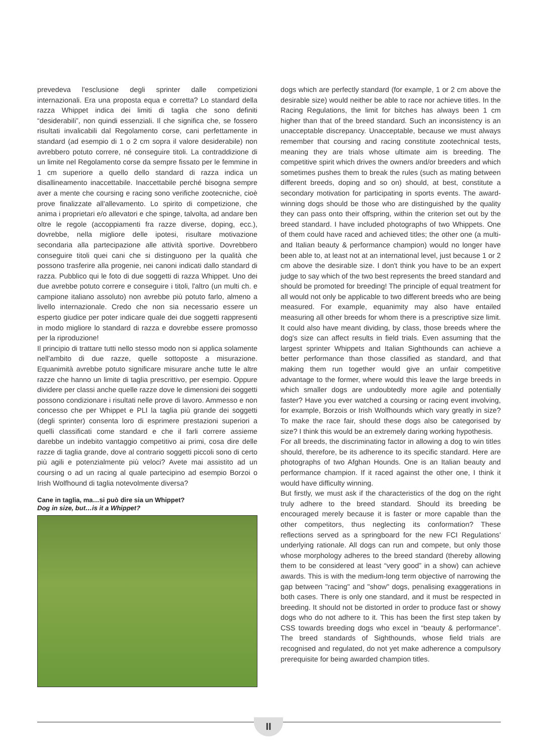prevedeva l'esclusione degli sprinter dalle competizioni internazionali. Era una proposta equa e corretta? Lo standard della razza Whippet indica dei limiti di taglia che sono definiti “desiderabili”, non quindi essenziali. Il che significa che, se fossero risultati invalicabili dal Regolamento corse, cani perfettamente in standard (ad esempio di 1 o 2 cm sopra il valore desiderabile) non avrebbero potuto correre, né conseguire titoli. La contraddizione di un limite nel Regolamento corse da sempre fissato per le femmine in 1 cm superiore a quello dello standard di razza indica un disallineamento inaccettabile. Inaccettabile perché bisogna sempre aver a mente che coursing e racing sono verifiche zootecniche, cioè prove finalizzate all'allevamento. Lo spirito di competizione, che anima i proprietari e/o allevatori e che spinge, talvolta, ad andare ben oltre le regole (accoppiamenti fra razze diverse, doping, ecc.), dovrebbe, nella migliore delle ipotesi, risultare motivazione secondaria alla partecipazione alle attività sportive. Dovrebbero conseguire titoli quei cani che si distinguono per la qualità che possono trasferire alla progenie, nei canoni indicati dallo standard di razza. Pubblico qui le foto di due soggetti di razza Whippet. Uno dei due avrebbe potuto correre e conseguire i titoli, l'altro (un multi ch. e campione italiano assoluto) non avrebbe più potuto farlo, almeno a livello internazionale. Credo che non sia necessario essere un esperto giudice per poter indicare quale dei due soggetti rappresenti in modo migliore lo standard di razza e dovrebbe essere promosso per la riproduzione!
Il principio di trattare tutti nello stesso modo non si applica solamente nell'ambito di due razze, quelle sottoposte a misurazione. Equanimità avrebbe potuto significare misurare anche tutte le altre razze che hanno un limite di taglia prescrittivo, per esempio. Oppure dividere per classi anche quelle razze dove le dimensioni dei soggetti possono condizionare i risultati nelle prove di lavoro. Ammesso e non concesso che per Whippet e PLI la taglia più grande dei soggetti (degli sprinter) consenta loro di esprimere prestazioni superiori a quelli classificati come standard e che il farli correre assieme darebbe un indebito vantaggio competitivo ai primi, cosa dire delle razze di taglia grande, dove al contrario soggetti piccoli sono di certo più agili e potenzialmente più veloci? Avete mai assistito ad un coursing o ad un racing al quale partecipino ad esempio Borzoi o Irish Wolfhound di taglia notevolmente diversa?
Cane in taglia, ma…si può dire sia un Whippet?
Dog in size, but…is it a Whippet?
dogs which are perfectly standard (for example, 1 or 2 cm above the desirable size) would neither be able to race nor achieve titles. In the Racing Regulations, the limit for bitches has always been 1 cm higher than that of the breed standard. Such an inconsistency is an unacceptable discrepancy. Unacceptable, because we must always remember that coursing and racing constitute zootechnical tests, meaning they are trials whose ultimate aim is breeding. The competitive spirit which drives the owners and/or breeders and which sometimes pushes them to break the rules (such as mating between different breeds, doping and so on) should, at best, constitute a secondary motivation for participating in sports events. The award-winning dogs should be those who are distinguished by the quality they can pass onto their offspring, within the criterion set out by the breed standard. I have included photographs of two Whippets. One of them could have raced and achieved titles; the other one (a multi- and Italian beauty & performance champion) would no longer have been able to, at least not at an international level, just because 1 or 2 cm above the desirable size. I don't think you have to be an expert judge to say which of the two best represents the breed standard and should be promoted for breeding! The principle of equal treatment for all would not only be applicable to two different breeds who are being measured. For example, equanimity may also have entailed measuring all other breeds for whom there is a prescriptive size limit. It could also have meant dividing, by class, those breeds where the dog's size can affect results in field trials. Even assuming that the largest sprinter Whippets and Italian Sighthounds can achieve a better performance than those classified as standard, and that making them run together would give an unfair competitive advantage to the former, where would this leave the large breeds in which smaller dogs are undoubtedly more agile and potentially faster? Have you ever watched a coursing or racing event involving, for example, Borzois or Irish Wolfhounds which vary greatly in size? To make the race fair, should these dogs also be categorised by size? I think this would be an extremely daring working hypothesis.
For all breeds, the discriminating factor in allowing a dog to win titles should, therefore, be its adherence to its specific standard. Here are photographs of two Afghan Hounds. One is an Italian beauty and performance champion. If it raced against the other one, I think it would have difficulty winning.
But firstly, we must ask if the characteristics of the dog on the right truly adhere to the breed standard. Should its breeding be encouraged merely because it is faster or more capable than the other competitors, thus neglecting its conformation? These reflections served as a springboard for the new FCI Regulations' underlying rationale. All dogs can run and compete, but only those whose morphology adheres to the breed standard (thereby allowing them to be considered at least “very good” in a show) can achieve awards. This is with the medium-long term objective of narrowing the gap between "racing" and "show" dogs, penalising exaggerations in both cases. There is only one standard, and it must be respected in breeding. It should not be distorted in order to produce fast or showy dogs who do not adhere to it. This has been the first step taken by CSS towards breeding dogs who excel in “beauty & performance”. The breed standards of Sighthounds, whose field trials are recognised and regulated, do not yet make adherence a compulsory prerequisite for being awarded champion titles.
II